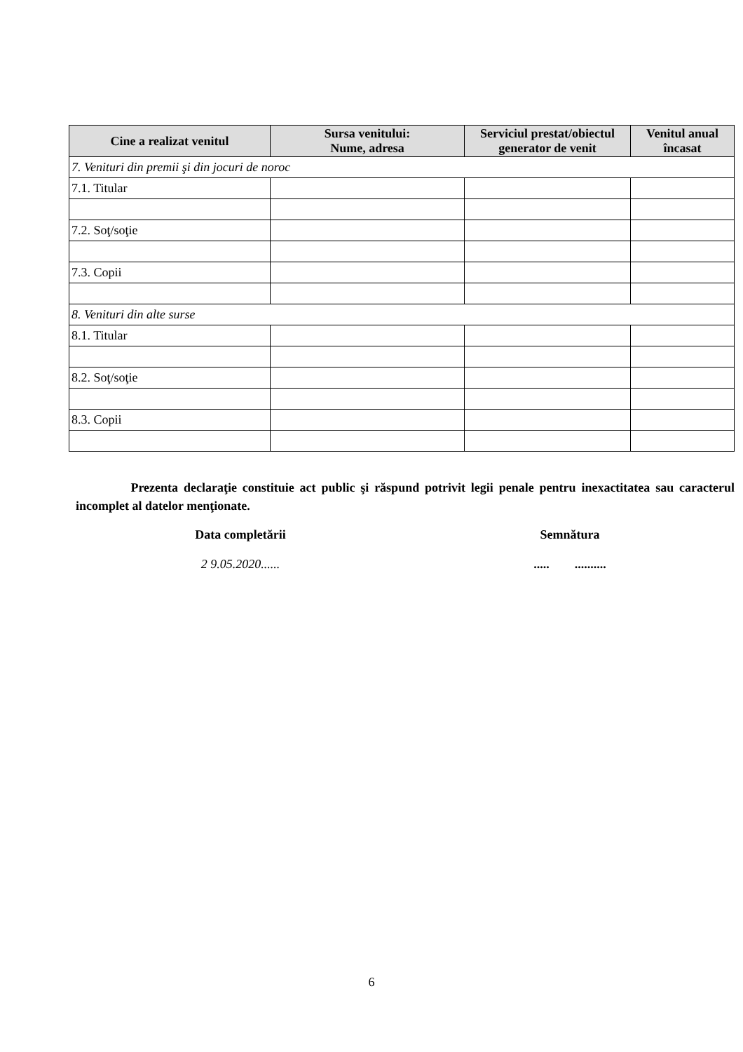| Cine a realizat venitul | Sursa venitului: Nume, adresa | Serviciul prestat/obiectul generator de venit | Venitul anual încasat |
| --- | --- | --- | --- |
| 7. Venituri din premii şi din jocuri de noroc | | | |
| 7.1. Titular | | | |
| 7.2. Soţ/soţie | | | |
| 7.3. Copii | | | |
| 8. Venituri din alte surse | | | |
| 8.1. Titular | | | |
| 8.2. Soţ/soţie | | | |
| 8.3. Copii | | | |
Prezenta declaraţie constituie act public şi răspund potrivit legii penale pentru inexactitatea sau caracterul incomplet al datelor menţionate.
Data completării
2 9.05.2020......
Semnătura
..... ..........
6